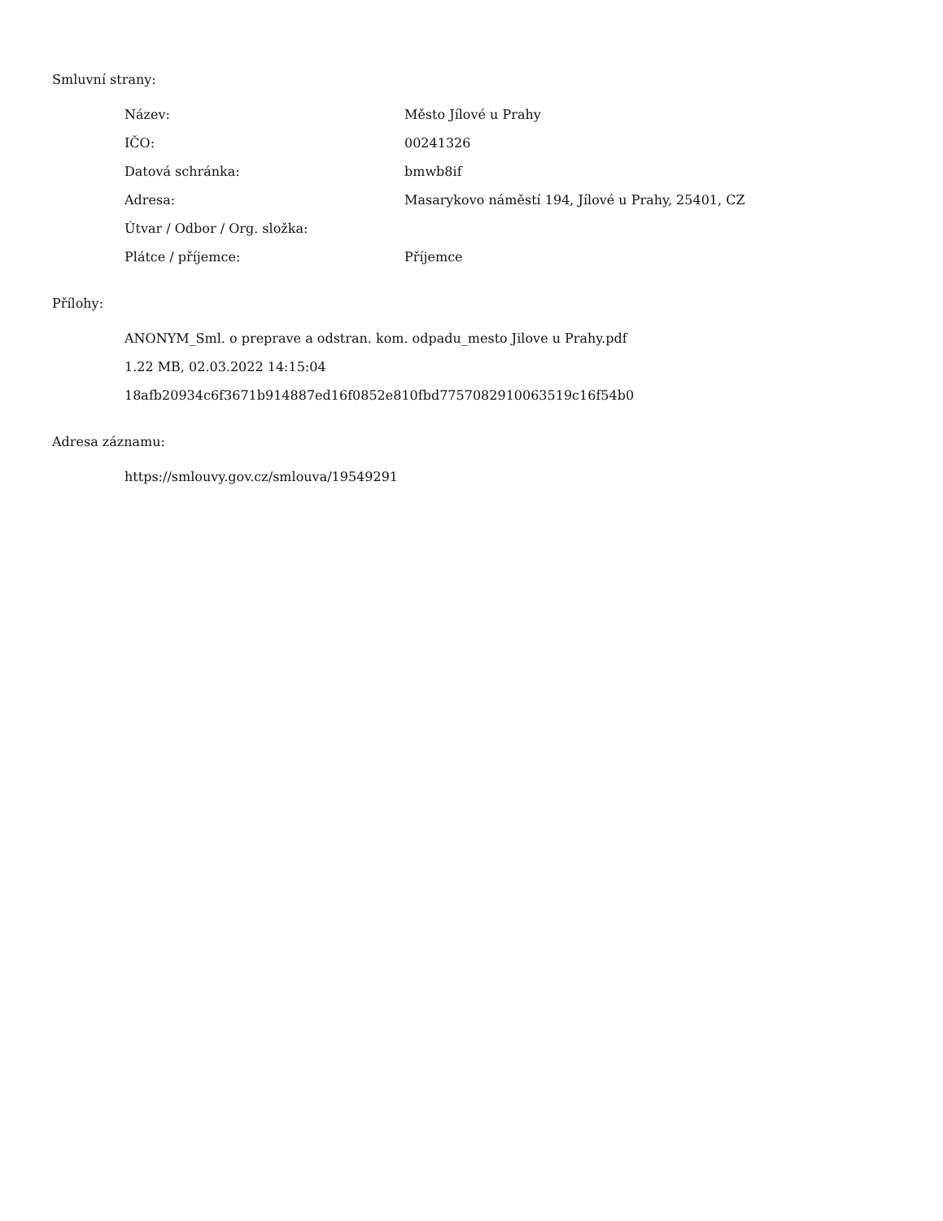Smluvní strany:
| Název: | Město Jílové u Prahy |
| IČO: | 00241326 |
| Datová schránka: | bmwb8if |
| Adresa: | Masarykovo náměstí 194, Jílové u Prahy, 25401, CZ |
| Útvar / Odbor / Org. složka: | |
| Plátce / příjemce: | Příjemce |
Přílohy:
ANONYM_Sml. o preprave a odstran. kom. odpadu_mesto Jilove u Prahy.pdf
1.22 MB, 02.03.2022 14:15:04
18afb20934c6f3671b914887ed16f0852e810fbd7757082910063519c16f54b0
Adresa záznamu:
https://smlouvy.gov.cz/smlouva/19549291